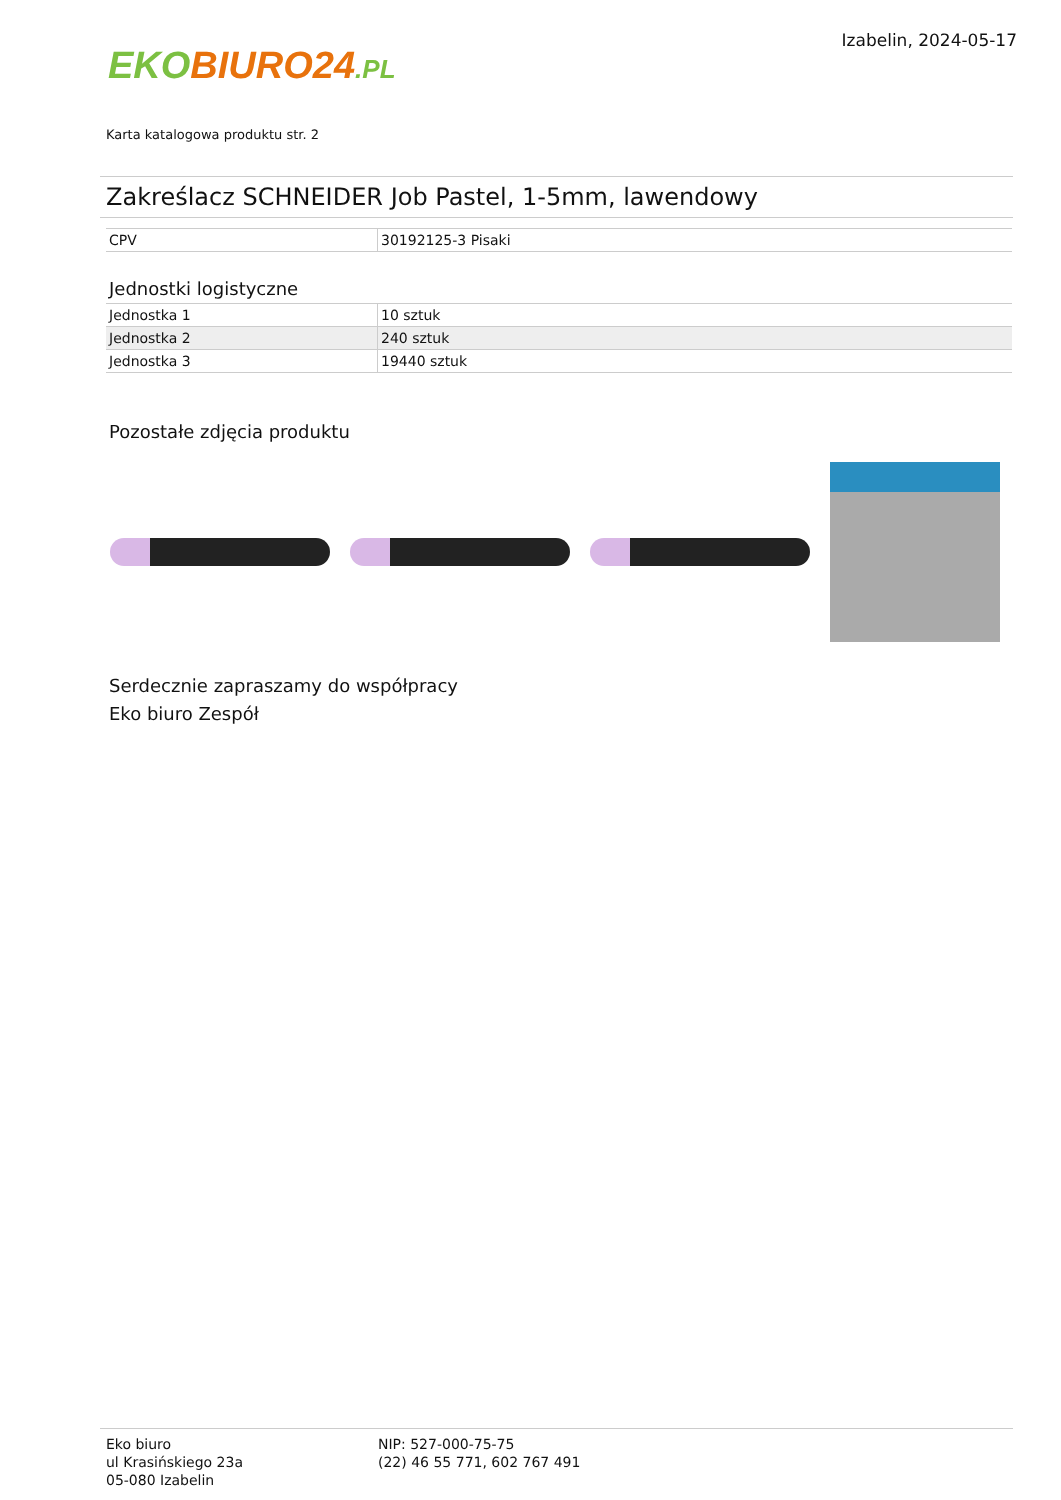EKO BIURO24.PL
Izabelin, 2024-05-17
Karta katalogowa produktu str. 2
Zakreślacz SCHNEIDER Job Pastel, 1-5mm, lawendowy
| CPV | 30192125-3 Pisaki |
Jednostki logistyczne
| Jednostka 1 | 10 sztuk |
| Jednostka 2 | 240 sztuk |
| Jednostka 3 | 19440 sztuk |
Pozostałe zdjęcia produktu
Serdecznie zapraszamy do współpracy
Eko biuro Zespół
Eko biuro
ul Krasińskiego 23a
05-080 Izabelin
NIP: 527-000-75-75
(22) 46 55 771, 602 767 491